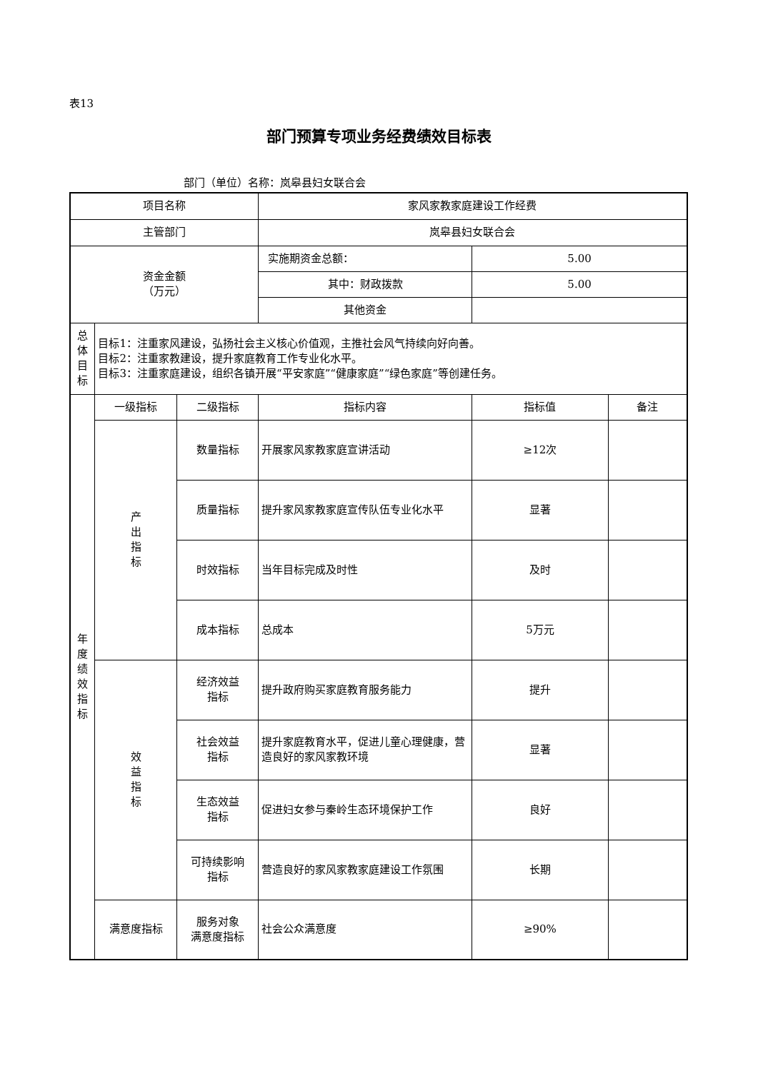表13
部门预算专项业务经费绩效目标表
部门（单位）名称：岚皋县妇女联合会
| 项目名称 | | | 家风家教家庭建设工作经费 | | |
| 主管部门 | | | 岚皋县妇女联合会 | | |
| 资金金额 （万元） | | | 实施期资金总额： | 5.00 | |
| | | | 其中：财政拨款 | 5.00 | |
| | | | 其他资金 | | |
| 总 体 目 标 | 目标1：注重家风建设，弘扬社会主义核心价值观，主推社会风气持续向好向善。 目标2：注重家教建设，提升家庭教育工作专业化水平。 目标3：注重家庭建设，组织各镇开展“平安家庭”“健康家庭”“绿色家庭”等创建任务。 | | | | |
| 年 度 绩 效 指 标 | 一级指标 | 二级指标 | 指标内容 | 指标值 | 备注 |
| | 产 出 指 标 | 数量指标 | 开展家风家教家庭宣讲活动 | ≥12次 | |
| | | 质量指标 | 提升家风家教家庭宣传队伍专业化水平 | 显著 | |
| | | 时效指标 | 当年目标完成及时性 | 及时 | |
| | | 成本指标 | 总成本 | 5万元 | |
| | 效 益 指 标 | 经济效益 指标 | 提升政府购买家庭教育服务能力 | 提升 | |
| | | 社会效益 指标 | 提升家庭教育水平，促进儿童心理健康，营造良好的家风家教环境 | 显著 | |
| | | 生态效益 指标 | 促进妇女参与秦岭生态环境保护工作 | 良好 | |
| | | 可持续影响 指标 | 营造良好的家风家教家庭建设工作氛围 | 长期 | |
| | 满意度指标 | 服务对象 满意度指标 | 社会公众满意度 | ≥90% | |